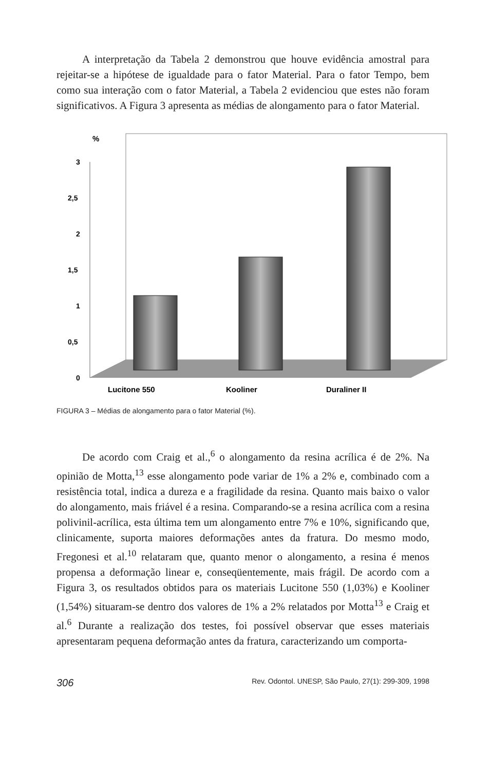A interpretação da Tabela 2 demonstrou que houve evidência amostral para rejeitar-se a hipótese de igualdade para o fator Material. Para o fator Tempo, bem como sua interação com o fator Material, a Tabela 2 evidenciou que estes não foram significativos. A Figura 3 apresenta as médias de alongamento para o fator Material.
%
3
2,5
2
1,5
1
0,5
0
Lucitone 550
Kooliner
Duraliner II
FIGURA 3 – Médias de alongamento para o fator Material (%).
De acordo com Craig et al.,<sup>6</sup> o alongamento da resina acrílica é de 2%. Na opinião de Motta,<sup>13</sup> esse alongamento pode variar de 1% a 2% e, combinado com a resistência total, indica a dureza e a fragilidade da resina. Quanto mais baixo o valor do alongamento, mais friável é a resina. Comparando-se a resina acrílica com a resina polivinil-acrílica, esta última tem um alongamento entre 7% e 10%, significando que, clinicamente, suporta maiores deformações antes da fratura. Do mesmo modo, Fregonesi et al.<sup>10</sup> relataram que, quanto menor o alongamento, a resina é menos propensa a deformação linear e, conseqüentemente, mais frágil. De acordo com a Figura 3, os resultados obtidos para os materiais Lucitone 550 (1,03%) e Kooliner (1,54%) situaram-se dentro dos valores de 1% a 2% relatados por Motta<sup>13</sup> e Craig et al.<sup>6</sup> Durante a realização dos testes, foi possível observar que esses materiais apresentaram pequena deformação antes da fratura, caracterizando um comporta-
306 Rev. Odontol. UNESP, São Paulo, 27(1): 299-309, 1998